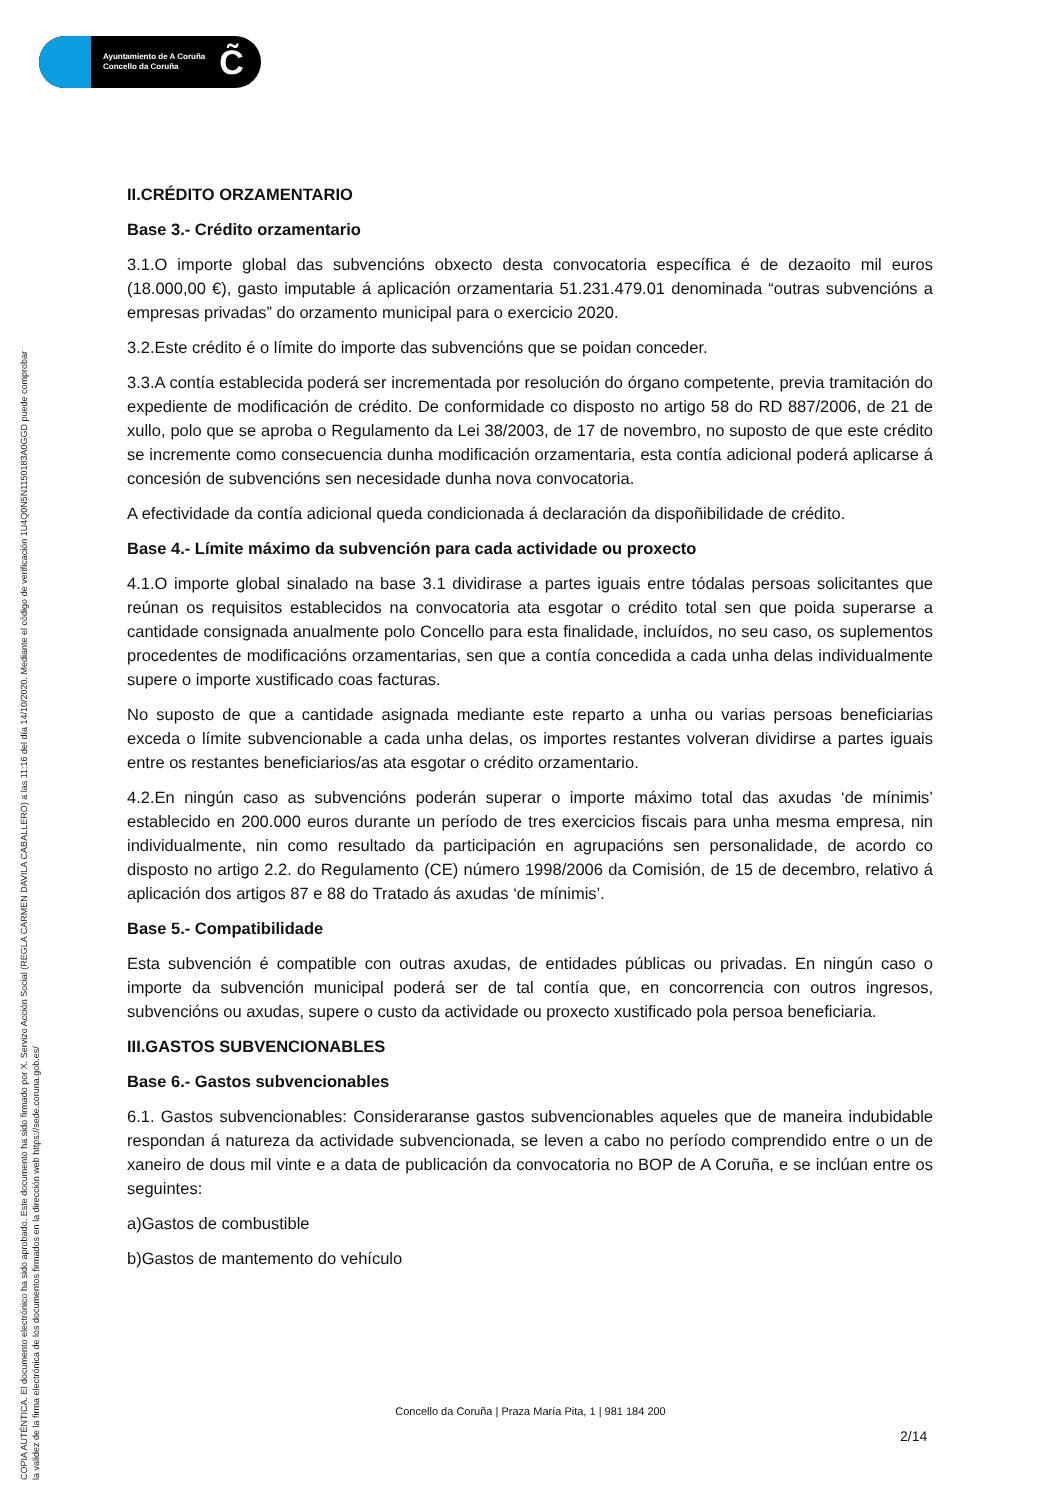Ayuntamiento de A Coruña
Concello da Coruña
C̃
COPIA AUTÉNTICA. El documento electrónico ha sido aprobado. Este documento ha sido firmado por X. Servizo Acción Social (REGLA CARMEN DAVILA CABALLERO) a las 11:16 del día 14/10/2020. Mediante el código de verificación 1U4Q0N5N1150183A0GGD puede comprobar
la validez de la firma electrónica de los documentos firmados en la dirección web https://sede.coruna.gob.es/
II.CRÉDITO ORZAMENTARIO
Base 3.- Crédito orzamentario
3.1.O importe global das subvencións obxecto desta convocatoria específica é de dezaoito mil euros (18.000,00 €), gasto imputable á aplicación orzamentaria 51.231.479.01 denominada “outras subvencións a empresas privadas” do orzamento municipal para o exercicio 2020.
3.2.Este crédito é o límite do importe das subvencións que se poidan conceder.
3.3.A contía establecida poderá ser incrementada por resolución do órgano competente, previa tramitación do expediente de modificación de crédito. De conformidade co disposto no artigo 58 do RD 887/2006, de 21 de xullo, polo que se aproba o Regulamento da Lei 38/2003, de 17 de novembro, no suposto de que este crédito se incremente como consecuencia dunha modificación orzamentaria, esta contía adicional poderá aplicarse á concesión de subvencións sen necesidade dunha nova convocatoria.
A efectividade da contía adicional queda condicionada á declaración da dispoñibilidade de crédito.
Base 4.- Límite máximo da subvención para cada actividade ou proxecto
4.1.O importe global sinalado na base 3.1 dividirase a partes iguais entre tódalas persoas solicitantes que reúnan os requisitos establecidos na convocatoria ata esgotar o crédito total sen que poida superarse a cantidade consignada anualmente polo Concello para esta finalidade, incluídos, no seu caso, os suplementos procedentes de modificacións orzamentarias, sen que a contía concedida a cada unha delas individualmente supere o importe xustificado coas facturas.
No suposto de que a cantidade asignada mediante este reparto a unha ou varias persoas beneficiarias exceda o límite subvencionable a cada unha delas, os importes restantes volveran dividirse a partes iguais entre os restantes beneficiarios/as ata esgotar o crédito orzamentario.
4.2.En ningún caso as subvencións poderán superar o importe máximo total das axudas ‘de mínimis’ establecido en 200.000 euros durante un período de tres exercicios fiscais para unha mesma empresa, nin individualmente, nin como resultado da participación en agrupacións sen personalidade, de acordo co disposto no artigo 2.2. do Regulamento (CE) número 1998/2006 da Comisión, de 15 de decembro, relativo á aplicación dos artigos 87 e 88 do Tratado ás axudas ‘de mínimis’.
Base 5.- Compatibilidade
Esta subvención é compatible con outras axudas, de entidades públicas ou privadas. En ningún caso o importe da subvención municipal poderá ser de tal contía que, en concorrencia con outros ingresos, subvencións ou axudas, supere o custo da actividade ou proxecto xustificado pola persoa beneficiaria.
III.GASTOS SUBVENCIONABLES
Base 6.- Gastos subvencionables
6.1. Gastos subvencionables: Consideraranse gastos subvencionables aqueles que de maneira indubidable respondan á natureza da actividade subvencionada, se leven a cabo no período comprendido entre o un de xaneiro de dous mil vinte e a data de publicación da convocatoria no BOP de A Coruña, e se inclúan entre os seguintes:
a)Gastos de combustible
b)Gastos de mantemento do vehículo
Concello da Coruña | Praza María Pita, 1 | 981 184 200
2/14